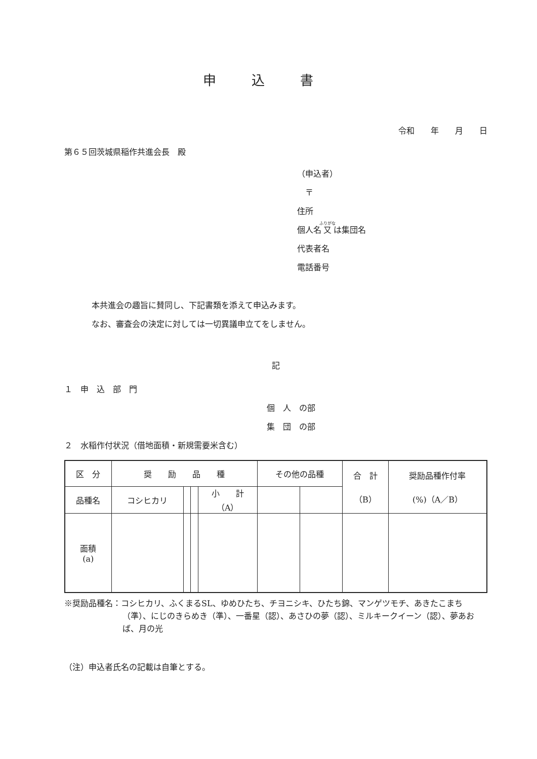申込書
令和　　年　　月　　日
第６５回茨城県稲作共進会長　殿
（申込者）
　〒
住所
個人名又は集団名
代表者名
電話番号
本共進会の趣旨に賛同し、下記書類を添えて申込みます。
なお、審査会の決定に対しては一切異議申立てをしません。
記
１　申　込　部　門
個　人　の部
集　団　の部
２　水稲作付状況（借地面積・新規需要米含む）
| 区 分 | 奨 励 品 種 | | | | その他の品種 | | 合 計 （B） | 奨励品種作付率 (%)（A／B） |
| 品種名 | コシヒカリ | | | 小 計 （A） | | | | |
| 面積 (a) | | | | | | | | |
※奨励品種名：コシヒカリ、ふくまるSL、ゆめひたち、チヨニシキ、ひたち錦、マンゲツモチ、あきたこまち（準）、にじのきらめき（準）、一番星（認）、あさひの夢（認）、ミルキークイーン（認）、夢あおば、月の光
（注）申込者氏名の記載は自筆とする。